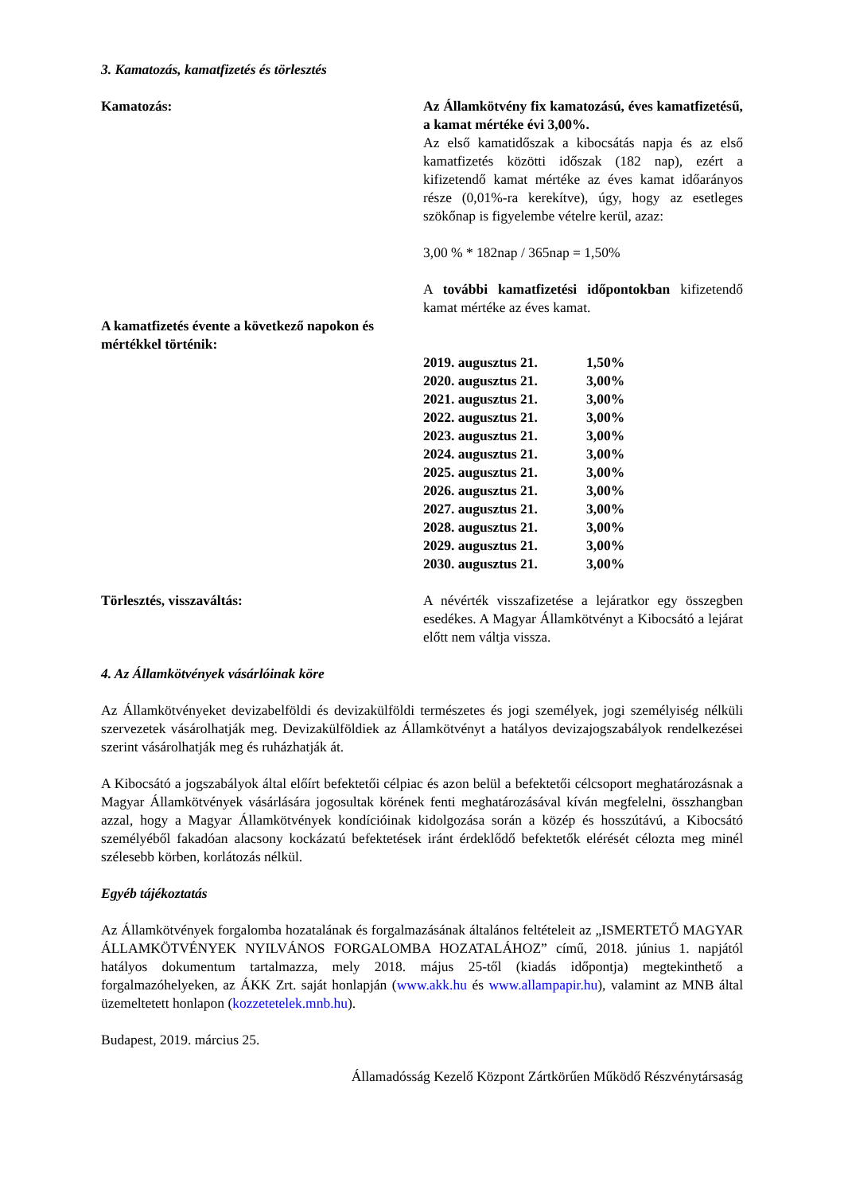3. Kamatozás, kamatfizetés és törlesztés
Kamatozás: Az Államkötvény fix kamatozású, éves kamatfizetésű, a kamat mértéke évi 3,00%.
Az első kamatidőszak a kibocsátás napja és az első kamatfizetés közötti időszak (182 nap), ezért a kifizetendő kamat mértéke az éves kamat időarányos része (0,01%-ra kerekítve), úgy, hogy az esetleges szökőnap is figyelembe vételre kerül, azaz:
3,00 % * 182nap / 365nap = 1,50%
A további kamatfizetési időpontokban kifizetendő kamat mértéke az éves kamat.
A kamatfizetés évente a következő napokon és mértékkel történik:
| 2019. augusztus 21. | 1,50% |
| 2020. augusztus 21. | 3,00% |
| 2021. augusztus 21. | 3,00% |
| 2022. augusztus 21. | 3,00% |
| 2023. augusztus 21. | 3,00% |
| 2024. augusztus 21. | 3,00% |
| 2025. augusztus 21. | 3,00% |
| 2026. augusztus 21. | 3,00% |
| 2027. augusztus 21. | 3,00% |
| 2028. augusztus 21. | 3,00% |
| 2029. augusztus 21. | 3,00% |
| 2030. augusztus 21. | 3,00% |
Törlesztés, visszaváltás: A névérték visszafizetése a lejáratkor egy összegben esedékes. A Magyar Államkötvényt a Kibocsátó a lejárat előtt nem váltja vissza.
4. Az Államkötvények vásárlóinak köre
Az Államkötvényeket devizabelföldi és devizakülföldi természetes és jogi személyek, jogi személyiség nélküli szervezetek vásárolhatják meg. Devizakülföldiek az Államkötvényt a hatályos devizajogszabályok rendelkezései szerint vásárolhatják meg és ruházhatják át.
A Kibocsátó a jogszabályok által előírt befektetői célpiac és azon belül a befektetői célcsoport meghatározásnak a Magyar Államkötvények vásárlására jogosultak körének fenti meghatározásával kíván megfelelni, összhangban azzal, hogy a Magyar Államkötvények kondícióinak kidolgozása során a közép és hosszútávú, a Kibocsátó személyéből fakadóan alacsony kockázatú befektetések iránt érdeklődő befektetők elérését célozta meg minél szélesebb körben, korlátozás nélkül.
Egyéb tájékoztatás
Az Államkötvények forgalomba hozatalának és forgalmazásának általános feltételeit az „ISMERTETŐ MAGYAR ÁLLAMKÖTVÉNYEK NYILVÁNOS FORGALOMBA HOZATALÁHOZ” című, 2018. június 1. napjától hatályos dokumentum tartalmazza, mely 2018. május 25-től (kiadás időpontja) megtekinthető a forgalmazóhelyeken, az ÁKK Zrt. saját honlapján (www.akk.hu és www.allampapir.hu), valamint az MNB által üzemeltetett honlapon (kozzetetelek.mnb.hu).
Budapest, 2019. március 25.
Államadósság Kezelő Központ Zártkörűen Működő Részvénytársaság